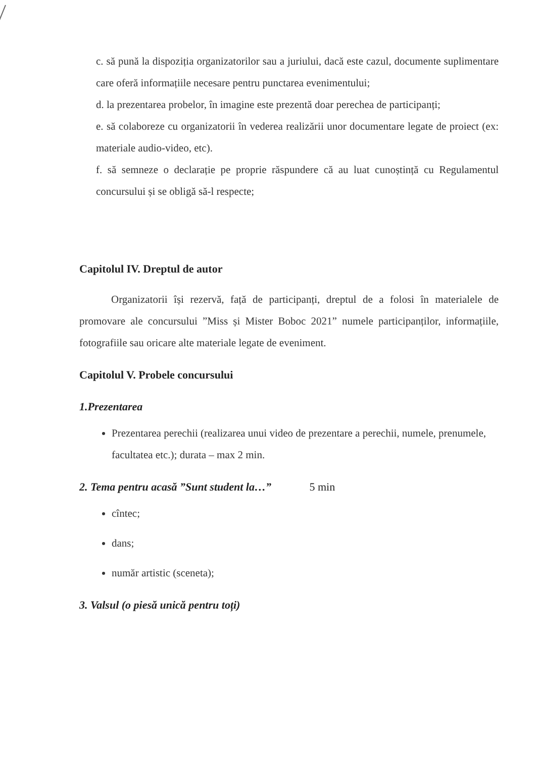c. să pună la dispoziția organizatorilor sau a juriului, dacă este cazul, documente suplimentare care oferă informațiile necesare pentru punctarea evenimentului;
d. la prezentarea probelor, în imagine este prezentă doar perechea de participanți;
e. să colaboreze cu organizatorii în vederea realizării unor documentare legate de proiect (ex: materiale audio-video, etc).
f. să semneze o declarație pe proprie răspundere că au luat cunoștință cu Regulamentul concursului și se obligă să-l respecte;
Capitolul IV. Dreptul de autor
Organizatorii își rezervă, față de participanți, dreptul de a folosi în materialele de promovare ale concursului ”Miss și Mister Boboc 2021” numele participanților, informațiile, fotografiile sau oricare alte materiale legate de eveniment.
Capitolul V. Probele concursului
1.Prezentarea
Prezentarea perechii (realizarea unui video de prezentare a perechii, numele, prenumele, facultatea etc.); durata – max 2 min.
2. Tema pentru acasă ”Sunt student la…” 5 min
cîntec;
dans;
număr artistic (sceneta);
3. Valsul (o piesă unică pentru toți)